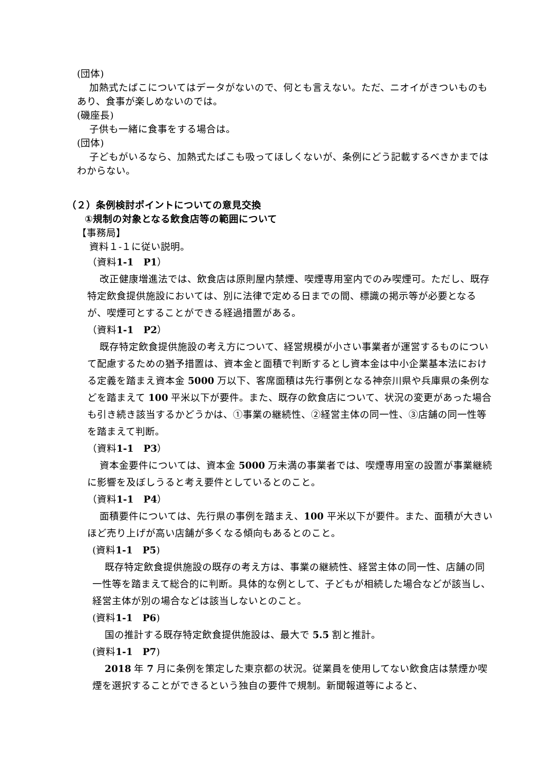(団体)
加熱式たばこについてはデータがないので、何とも言えない。ただ、ニオイがきついものもあり、食事が楽しめないのでは。
(磯座長)
子供も一緒に食事をする場合は。
(団体)
子どもがいるなら、加熱式たばこも吸ってほしくないが、条例にどう記載するべきかまではわからない。
（２）条例検討ポイントについての意見交換
①規制の対象となる飲食店等の範囲について
【事務局】
資料１-１に従い説明。
（資料1-1　P1）
改正健康増進法では、飲食店は原則屋内禁煙、喫煙専用室内でのみ喫煙可。ただし、既存特定飲食提供施設においては、別に法律で定める日までの間、標識の掲示等が必要となるが、喫煙可とすることができる経過措置がある。
（資料1-1　P2）
既存特定飲食提供施設の考え方について、経営規模が小さい事業者が運営するものについて配慮するための猶予措置は、資本金と面積で判断するとし資本金は中小企業基本法における定義を踏まえ資本金 5000 万以下、客席面積は先行事例となる神奈川県や兵庫県の条例などを踏まえて 100 平米以下が要件。また、既存の飲食店について、状況の変更があった場合も引き続き該当するかどうかは、①事業の継続性、②経営主体の同一性、③店舗の同一性等を踏まえて判断。
（資料1-1　P3）
資本金要件については、資本金 5000 万未満の事業者では、喫煙専用室の設置が事業継続に影響を及ぼしうると考え要件としているとのこと。
（資料1-1　P4）
面積要件については、先行県の事例を踏まえ、100 平米以下が要件。また、面積が大きいほど売り上げが高い店舗が多くなる傾向もあるとのこと。
(資料1-1　P5)
既存特定飲食提供施設の既存の考え方は、事業の継続性、経営主体の同一性、店舗の同一性等を踏まえて総合的に判断。具体的な例として、子どもが相続した場合などが該当し、経営主体が別の場合などは該当しないとのこと。
(資料1-1　P6)
国の推計する既存特定飲食提供施設は、最大で 5.5 割と推計。
(資料1-1　P7)
2018 年 7 月に条例を策定した東京都の状況。従業員を使用してない飲食店は禁煙か喫煙を選択することができるという独自の要件で規制。新聞報道等によると、